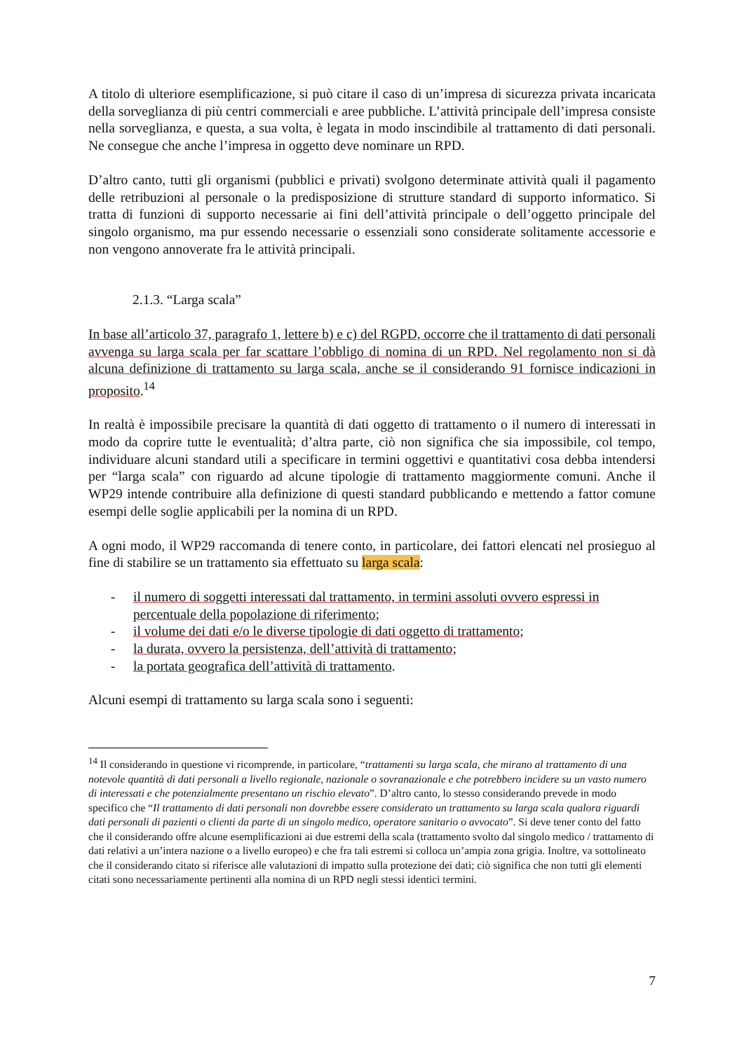A titolo di ulteriore esemplificazione, si può citare il caso di un’impresa di sicurezza privata incaricata della sorveglianza di più centri commerciali e aree pubbliche. L’attività principale dell’impresa consiste nella sorveglianza, e questa, a sua volta, è legata in modo inscindibile al trattamento di dati personali. Ne consegue che anche l’impresa in oggetto deve nominare un RPD.
D’altro canto, tutti gli organismi (pubblici e privati) svolgono determinate attività quali il pagamento delle retribuzioni al personale o la predisposizione di strutture standard di supporto informatico. Si tratta di funzioni di supporto necessarie ai fini dell’attività principale o dell’oggetto principale del singolo organismo, ma pur essendo necessarie o essenziali sono considerate solitamente accessorie e non vengono annoverate fra le attività principali.
2.1.3. “Larga scala”
In base all’articolo 37, paragrafo 1, lettere b) e c) del RGPD, occorre che il trattamento di dati personali avvenga su larga scala per far scattare l’obbligo di nomina di un RPD. Nel regolamento non si dà alcuna definizione di trattamento su larga scala, anche se il considerando 91 fornisce indicazioni in proposito.<sup>14</sup>
In realtà è impossibile precisare la quantità di dati oggetto di trattamento o il numero di interessati in modo da coprire tutte le eventualità; d’altra parte, ciò non significa che sia impossibile, col tempo, individuare alcuni standard utili a specificare in termini oggettivi e quantitativi cosa debba intendersi per “larga scala” con riguardo ad alcune tipologie di trattamento maggiormente comuni. Anche il WP29 intende contribuire alla definizione di questi standard pubblicando e mettendo a fattor comune esempi delle soglie applicabili per la nomina di un RPD.
A ogni modo, il WP29 raccomanda di tenere conto, in particolare, dei fattori elencati nel prosieguo al fine di stabilire se un trattamento sia effettuato su larga scala:
- il numero di soggetti interessati dal trattamento, in termini assoluti ovvero espressi in percentuale della popolazione di riferimento;
- il volume dei dati e/o le diverse tipologie di dati oggetto di trattamento;
- la durata, ovvero la persistenza, dell’attività di trattamento;
- la portata geografica dell’attività di trattamento.
Alcuni esempi di trattamento su larga scala sono i seguenti:
<sup>14</sup> Il considerando in questione vi ricomprende, in particolare, “trattamenti su larga scala, che mirano al trattamento di una notevole quantità di dati personali a livello regionale, nazionale o sovranazionale e che potrebbero incidere su un vasto numero di interessati e che potenzialmente presentano un rischio elevato”. D’altro canto, lo stesso considerando prevede in modo specifico che “Il trattamento di dati personali non dovrebbe essere considerato un trattamento su larga scala qualora riguardi dati personali di pazienti o clienti da parte di un singolo medico, operatore sanitario o avvocato”. Si deve tener conto del fatto che il considerando offre alcune esemplificazioni ai due estremi della scala (trattamento svolto dal singolo medico / trattamento di dati relativi a un’intera nazione o a livello europeo) e che fra tali estremi si colloca un’ampia zona grigia. Inoltre, va sottolineato che il considerando citato si riferisce alle valutazioni di impatto sulla protezione dei dati; ciò significa che non tutti gli elementi citati sono necessariamente pertinenti alla nomina di un RPD negli stessi identici termini.
7